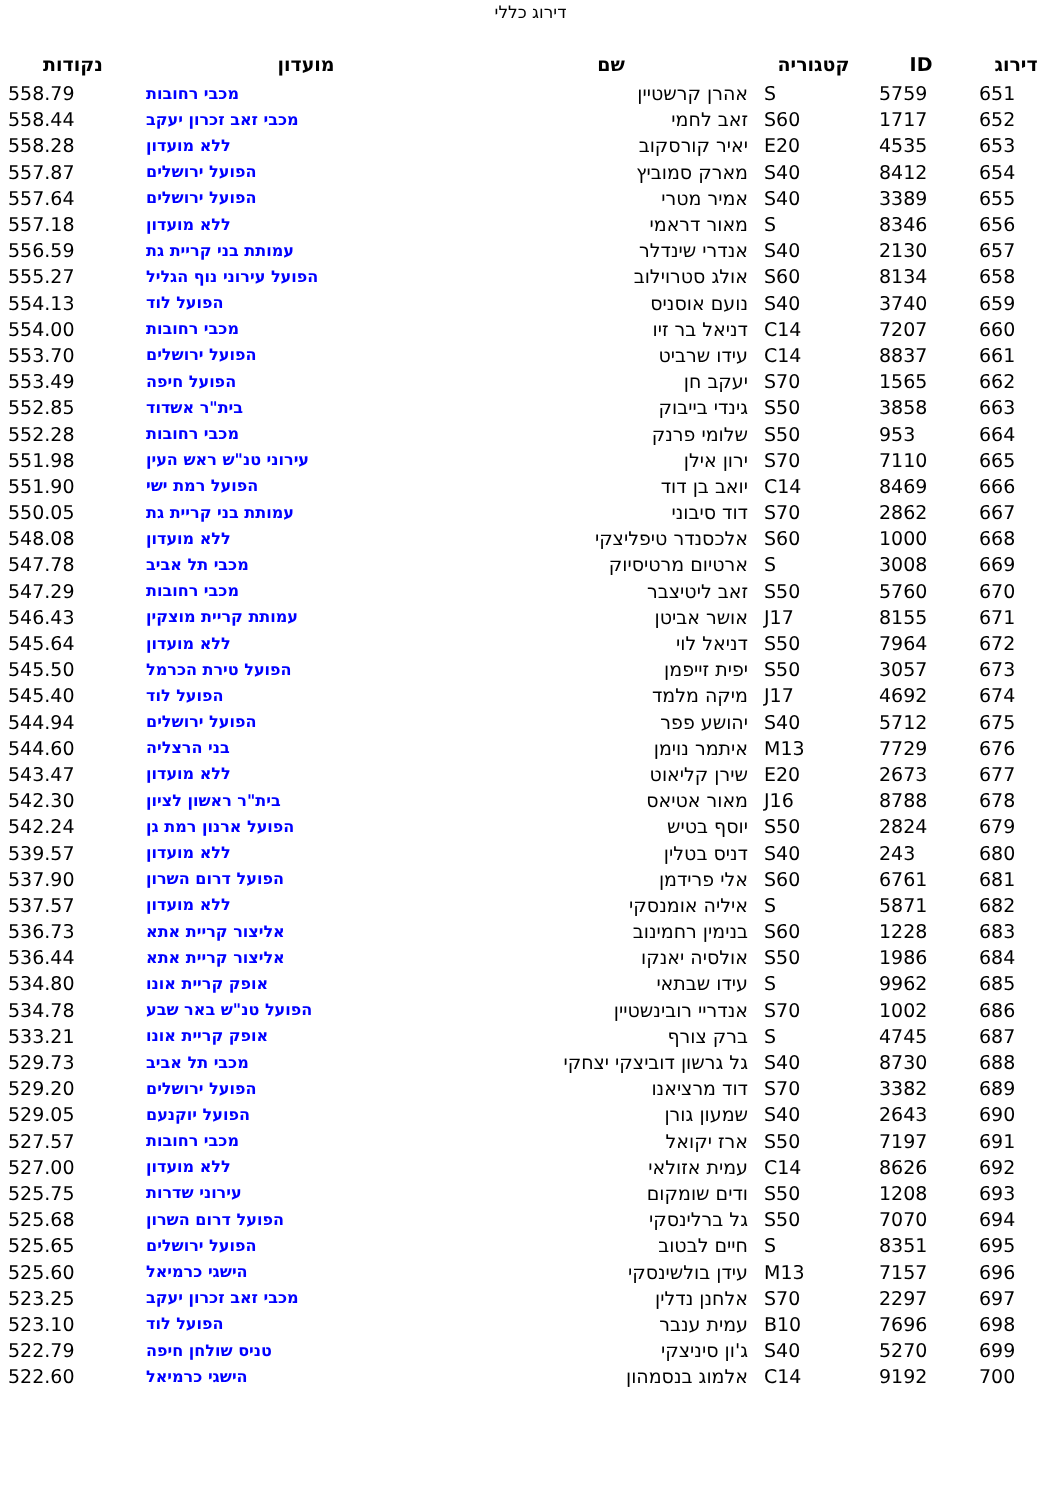דירוג כללי
| דירוג | ID | קטגוריה | שם | מועדון | נקודות |
| --- | --- | --- | --- | --- | --- |
| 651 | 5759 | S | אהרן קרשטיין | מכבי רחובות | 558.79 |
| 652 | 1717 | S60 | זאב לחמי | מכבי זאב זכרון יעקב | 558.44 |
| 653 | 4535 | E20 | יאיר קורסקוב | ללא מועדון | 558.28 |
| 654 | 8412 | S40 | מארק סמוביץ | הפועל ירושלים | 557.87 |
| 655 | 3389 | S40 | אמיר מטרי | הפועל ירושלים | 557.64 |
| 656 | 8346 | S | מאור דראמי | ללא מועדון | 557.18 |
| 657 | 2130 | S40 | אנדרי שינדלר | עמותת בני קריית גת | 556.59 |
| 658 | 8134 | S60 | אולג סטרוילוב | הפועל עירוני נוף הגליל | 555.27 |
| 659 | 3740 | S40 | נועם אוסניס | הפועל לוד | 554.13 |
| 660 | 7207 | C14 | דניאל בר זיו | מכבי רחובות | 554.00 |
| 661 | 8837 | C14 | עידו שרביט | הפועל ירושלים | 553.70 |
| 662 | 1565 | S70 | יעקב חן | הפועל חיפה | 553.49 |
| 663 | 3858 | S50 | גינדי בייבוק | בית"ר אשדוד | 552.85 |
| 664 | 953 | S50 | שלומי פרנק | מכבי רחובות | 552.28 |
| 665 | 7110 | S70 | ירון אילן | עירוני טנ"ש ראש העין | 551.98 |
| 666 | 8469 | C14 | יואב בן דוד | הפועל רמת ישי | 551.90 |
| 667 | 2862 | S70 | דוד סיבוני | עמותת בני קריית גת | 550.05 |
| 668 | 1000 | S60 | אלכסנדר טיפליצקי | ללא מועדון | 548.08 |
| 669 | 3008 | S | ארטיום מרטיסיוק | מכבי תל אביב | 547.78 |
| 670 | 5760 | S50 | זאב ליטיצבר | מכבי רחובות | 547.29 |
| 671 | 8155 | J17 | אושר אביטן | עמותת קריית מוצקין | 546.43 |
| 672 | 7964 | S50 | דניאל לוי | ללא מועדון | 545.64 |
| 673 | 3057 | S50 | יפית זייפמן | הפועל טירת הכרמל | 545.50 |
| 674 | 4692 | J17 | מיקה מלמד | הפועל לוד | 545.40 |
| 675 | 5712 | S40 | יהושע פפר | הפועל ירושלים | 544.94 |
| 676 | 7729 | M13 | איתמר נוימן | בני הרצליה | 544.60 |
| 677 | 2673 | E20 | שירן קליאוט | ללא מועדון | 543.47 |
| 678 | 8788 | J16 | מאור אטיאס | בית"ר ראשון לציון | 542.30 |
| 679 | 2824 | S50 | יוסף בטיש | הפועל ארנון רמת גן | 542.24 |
| 680 | 243 | S40 | דניס בטלין | ללא מועדון | 539.57 |
| 681 | 6761 | S60 | אלי פרידמן | הפועל דרום השרון | 537.90 |
| 682 | 5871 | S | איליה אומנסקי | ללא מועדון | 537.57 |
| 683 | 1228 | S60 | בנימין רחמינוב | אליצור קריית אתא | 536.73 |
| 684 | 1986 | S50 | אולסיה יאנקו | אליצור קריית אתא | 536.44 |
| 685 | 9962 | S | עידו שבתאי | אופק קריית אונו | 534.80 |
| 686 | 1002 | S70 | אנדריי רובינשטיין | הפועל טנ"ש באר שבע | 534.78 |
| 687 | 4745 | S | ברק צורף | אופק קריית אונו | 533.21 |
| 688 | 8730 | S40 | גל גרשון דוביצקי יצחקי | מכבי תל אביב | 529.73 |
| 689 | 3382 | S70 | דוד מרציאנו | הפועל ירושלים | 529.20 |
| 690 | 2643 | S40 | שמעון גורן | הפועל יוקנעם | 529.05 |
| 691 | 7197 | S50 | ארז יקואל | מכבי רחובות | 527.57 |
| 692 | 8626 | C14 | עמית אזולאי | ללא מועדון | 527.00 |
| 693 | 1208 | S50 | ודים שומקום | עירוני שדרות | 525.75 |
| 694 | 7070 | S50 | גל ברלינסקי | הפועל דרום השרון | 525.68 |
| 695 | 8351 | S | חיים לבטוב | הפועל ירושלים | 525.65 |
| 696 | 7157 | M13 | עידן בולשינסקי | הישגי כרמיאל | 525.60 |
| 697 | 2297 | S70 | אלחנן נדלין | מכבי זאב זכרון יעקב | 523.25 |
| 698 | 7696 | B10 | עמית ענבר | הפועל לוד | 523.10 |
| 699 | 5270 | S40 | ג'ון סיניצקי | טניס שולחן חיפה | 522.79 |
| 700 | 9192 | C14 | אלמוג בנסמהון | הישגי כרמיאל | 522.60 |